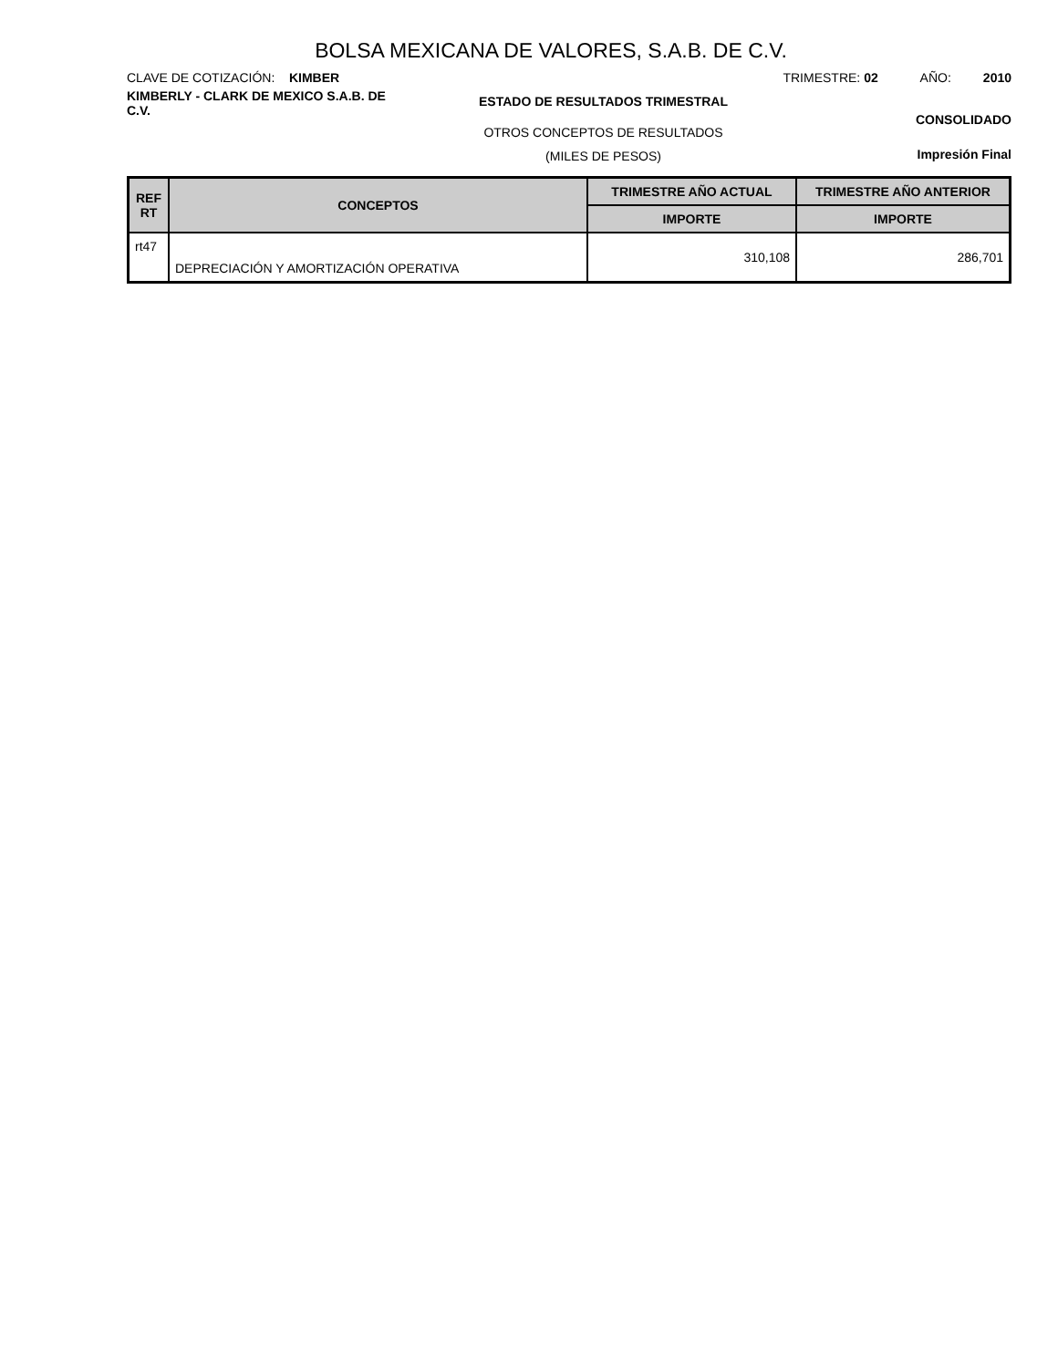BOLSA MEXICANA DE VALORES, S.A.B. DE C.V.
CLAVE DE COTIZACIÓN: KIMBER TRIMESTRE: 02 AÑO: 2010
KIMBERLY - CLARK DE MEXICO S.A.B. DE C.V.
ESTADO DE RESULTADOS TRIMESTRAL
OTROS CONCEPTOS DE RESULTADOS
(MILES DE PESOS)
CONSOLIDADO
Impresión Final
| REF RT | CONCEPTOS | TRIMESTRE AÑO ACTUAL | TRIMESTRE AÑO ANTERIOR |
| --- | --- | --- | --- |
| | | IMPORTE | IMPORTE |
| rt47 | DEPRECIACIÓN Y AMORTIZACIÓN OPERATIVA | 310,108 | 286,701 |